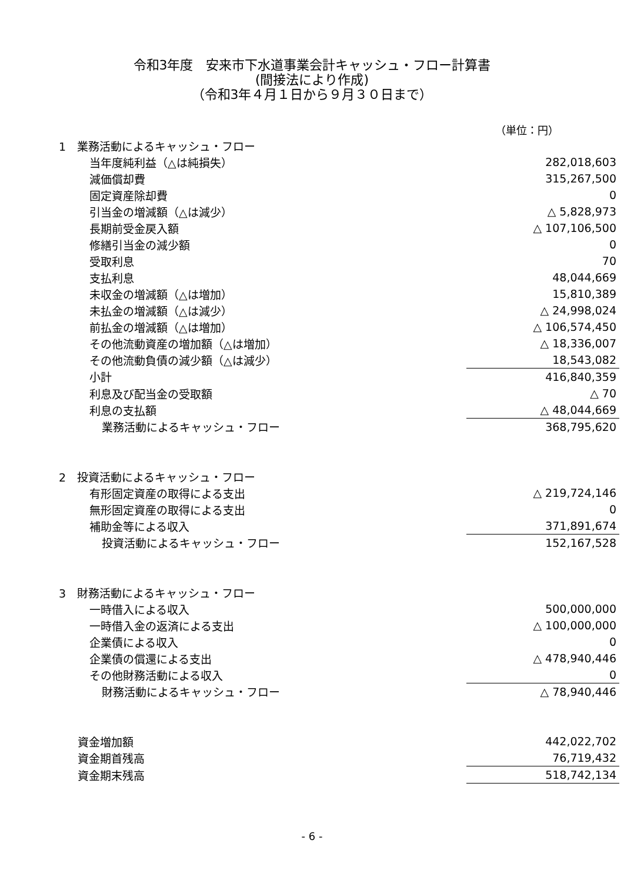令和3年度　安来市下水道事業会計キャッシュ・フロー計算書
(間接法により作成)
（令和3年４月１日から９月３０日まで）
（単位：円）
| 1 業務活動によるキャッシュ・フロー | |
| 当年度純利益（△は純損失） | 282,018,603 |
| 減価償却費 | 315,267,500 |
| 固定資産除却費 | 0 |
| 引当金の増減額（△は減少） | △ 5,828,973 |
| 長期前受金戻入額 | △ 107,106,500 |
| 修繕引当金の減少額 | 0 |
| 受取利息 | 70 |
| 支払利息 | 48,044,669 |
| 未収金の増減額（△は増加） | 15,810,389 |
| 未払金の増減額（△は減少） | △ 24,998,024 |
| 前払金の増減額（△は増加） | △ 106,574,450 |
| その他流動資産の増加額（△は増加） | △ 18,336,007 |
| その他流動負債の減少額（△は減少） | 18,543,082 |
| 小計 | 416,840,359 |
| 利息及び配当金の受取額 | △ 70 |
| 利息の支払額 | △ 48,044,669 |
| 業務活動によるキャッシュ・フロー | 368,795,620 |
| 2 投資活動によるキャッシュ・フロー | |
| 有形固定資産の取得による支出 | △ 219,724,146 |
| 無形固定資産の取得による支出 | 0 |
| 補助金等による収入 | 371,891,674 |
| 投資活動によるキャッシュ・フロー | 152,167,528 |
| 3 財務活動によるキャッシュ・フロー | |
| 一時借入による収入 | 500,000,000 |
| 一時借入金の返済による支出 | △ 100,000,000 |
| 企業債による収入 | 0 |
| 企業債の償還による支出 | △ 478,940,446 |
| その他財務活動による収入 | 0 |
| 財務活動によるキャッシュ・フロー | △ 78,940,446 |
| 資金増加額 | 442,022,702 |
| 資金期首残高 | 76,719,432 |
| 資金期末残高 | 518,742,134 |
- 6 -